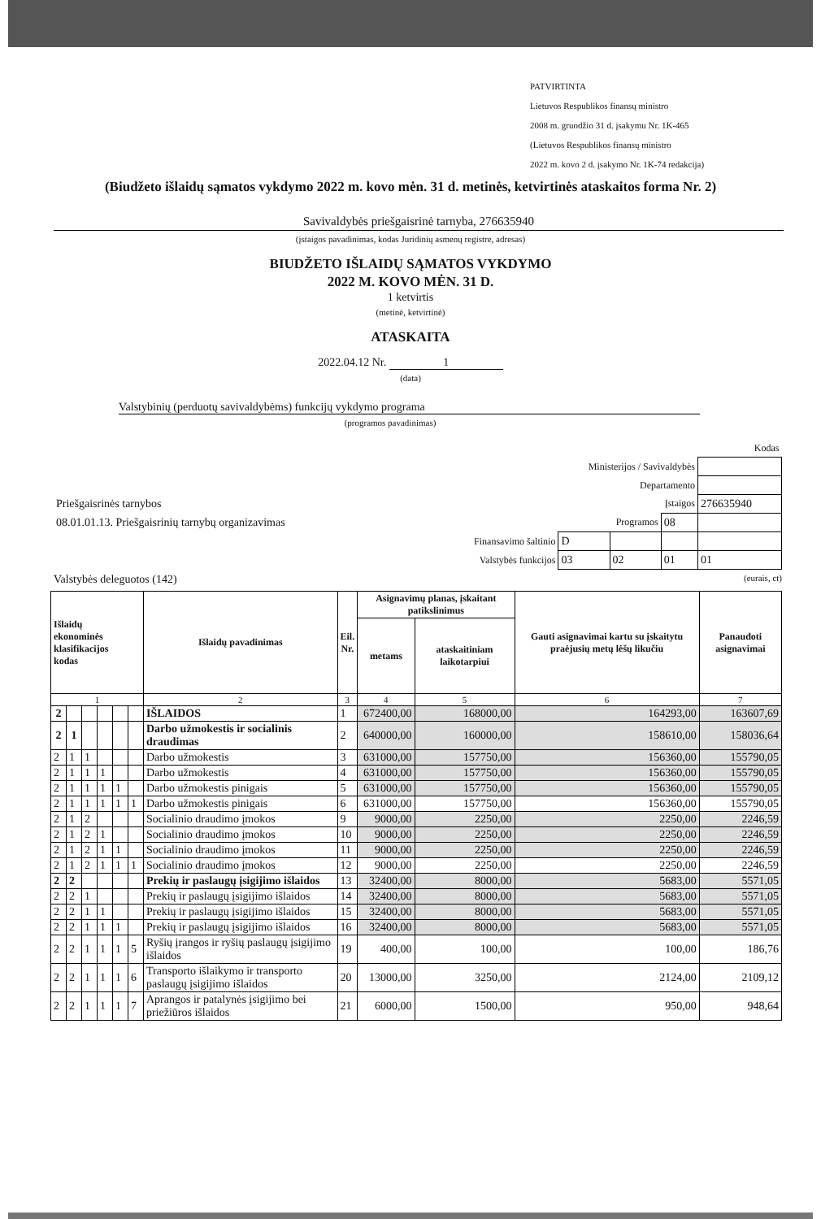PATVIRTINTA
Lietuvos Respublikos finansų ministro
2008 m. gruodžio 31 d. įsakymu Nr. 1K-465
(Lietuvos Respublikos finansų ministro
2022 m. kovo 2 d. įsakymo Nr. 1K-74 redakcija)
(Biudžeto išlaidų sąmatos vykdymo 2022 m. kovo mėn. 31 d. metinės, ketvirtinės ataskaitos forma Nr. 2)
Savivaldybės priešgaisrinė tarnyba, 276635940
(įstaigos pavadinimas, kodas Juridinių asmenų registre, adresas)
BIUDŽETO IŠLAIDŲ SĄMATOS VYKDYMO
2022 M. KOVO MĖN. 31 D.
1 ketvirtis
(metinė, ketvirtinė)
ATASKAITA
2022.04.12 Nr. 1
(data)
Valstybinių (perduotų savivaldybėms) funkcijų vykdymo programa
(programos pavadinimas)
| | | Kodas | | |
| Ministerijos / Savivaldybės | | | | |
| Departamento | | | | |
| Priešgaisrinės tarnybos | Įstaigos | | | 276635940 |
| 08.01.01.13. Priešgaisrinių tarnybų organizavimas | Programos | | 08 | |
| Finansavimo šaltinio | D | | | |
| Valstybės funkcijos | 03 | 02 | 01 | 01 |
Valstybės deleguotos (142) (eurais, ct)
| Išlaidų ekonominės klasifikacijos kodas | | | | | | Išlaidų pavadinimas | Eil. Nr. | Asignavimų planas, įskaitant patikslinimus | | Gauti asignavimai kartu su įskaitytu praėjusių metų lėšų likučiu | Panaudoti asignavimai |
| --- | --- | --- | --- | --- | --- | --- | --- | --- | --- | --- | --- |
| | | | | | | | | metams | ataskaitiniam laikotarpiui | | |
| 1 | | | | | | 2 | 3 | 4 | 5 | 6 | 7 |
| 2 | | | | | | IŠLAIDOS | 1 | 672400,00 | 168000,00 | 164293,00 | 163607,69 |
| 2 | 1 | | | | | Darbo užmokestis ir socialinis draudimas | 2 | 640000,00 | 160000,00 | 158610,00 | 158036,64 |
| 2 | 1 | 1 | | | | Darbo užmokestis | 3 | 631000,00 | 157750,00 | 156360,00 | 155790,05 |
| 2 | 1 | 1 | 1 | | | Darbo užmokestis | 4 | 631000,00 | 157750,00 | 156360,00 | 155790,05 |
| 2 | 1 | 1 | 1 | 1 | | Darbo užmokestis pinigais | 5 | 631000,00 | 157750,00 | 156360,00 | 155790,05 |
| 2 | 1 | 1 | 1 | 1 | 1 | Darbo užmokestis pinigais | 6 | 631000,00 | 157750,00 | 156360,00 | 155790,05 |
| 2 | 1 | 2 | | | | Socialinio draudimo įmokos | 9 | 9000,00 | 2250,00 | 2250,00 | 2246,59 |
| 2 | 1 | 2 | 1 | | | Socialinio draudimo įmokos | 10 | 9000,00 | 2250,00 | 2250,00 | 2246,59 |
| 2 | 1 | 2 | 1 | 1 | | Socialinio draudimo įmokos | 11 | 9000,00 | 2250,00 | 2250,00 | 2246,59 |
| 2 | 1 | 2 | 1 | 1 | 1 | Socialinio draudimo įmokos | 12 | 9000,00 | 2250,00 | 2250,00 | 2246,59 |
| 2 | 2 | | | | | Prekių ir paslaugų įsigijimo išlaidos | 13 | 32400,00 | 8000,00 | 5683,00 | 5571,05 |
| 2 | 2 | 1 | | | | Prekių ir paslaugų įsigijimo išlaidos | 14 | 32400,00 | 8000,00 | 5683,00 | 5571,05 |
| 2 | 2 | 1 | 1 | | | Prekių ir paslaugų įsigijimo išlaidos | 15 | 32400,00 | 8000,00 | 5683,00 | 5571,05 |
| 2 | 2 | 1 | 1 | 1 | | Prekių ir paslaugų įsigijimo išlaidos | 16 | 32400,00 | 8000,00 | 5683,00 | 5571,05 |
| 2 | 2 | 1 | 1 | 1 | 5 | Ryšių įrangos ir ryšių paslaugų įsigijimo išlaidos | 19 | 400,00 | 100,00 | 100,00 | 186,76 |
| 2 | 2 | 1 | 1 | 1 | 6 | Transporto išlaikymo ir transporto paslaugų įsigijimo išlaidos | 20 | 13000,00 | 3250,00 | 2124,00 | 2109,12 |
| 2 | 2 | 1 | 1 | 1 | 7 | Aprangos ir patalynės įsigijimo bei priežiūros išlaidos | 21 | 6000,00 | 1500,00 | 950,00 | 948,64 |